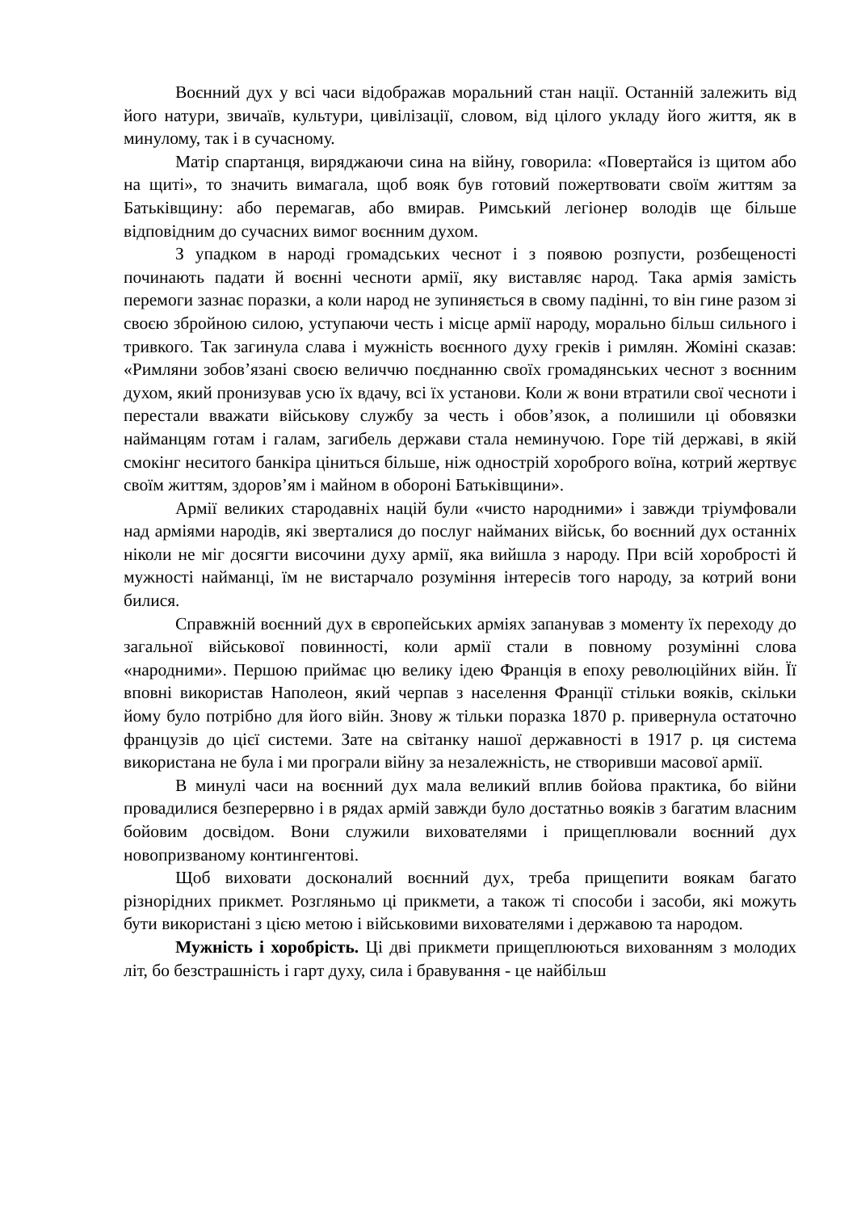Воєнний дух у всі часи відображав моральний стан нації. Останній залежить від його натури, звичаїв, культури, цивілізації, словом, від цілого укладу його життя, як в минулому, так і в сучасному.
Матір спартанця, виряджаючи сина на війну, говорила: «Повертайся із щитом або на щиті», то значить вимагала, щоб вояк був готовий пожертвовати своїм життям за Батьківщину: або перемагав, або вмирав. Римський легіонер володів ще більше відповідним до сучасних вимог воєнним духом.
З упадком в народі громадських чеснот і з появою розпусти, розбещеності починають падати й воєнні чесноти армії, яку виставляє народ. Така армія замість перемоги зазнає поразки, а коли народ не зупиняється в свому падінні, то він гине разом зі своєю збройною силою, уступаючи честь і місце армії народу, морально більш сильного і тривкого. Так загинула слава і мужність воєнного духу греків і римлян. Жоміні сказав: «Римляни зобов’язані своєю величчю поєднанню своїх громадянських чеснот з воєнним духом, який пронизував усю їх вдачу, всі їх установи. Коли ж вони втратили свої чесноти і перестали вважати військову службу за честь і обов’язок, а полишили ці обовязки найманцям готам і галам, загибель держави стала неминучою. Горе тій державі, в якій смокінг неситого банкіра ціниться більше, ніж однострій хороброго воїна, котрий жертвує своїм життям, здоров’ям і майном в обороні Батьківщини».
Армії великих стародавніх націй були «чисто народними» і завжди тріумфовали над арміями народів, які зверталися до послуг найманих військ, бо воєнний дух останніх ніколи не міг досягти височини духу армії, яка вийшла з народу. При всій хоробрості й мужності найманці, їм не вистарчало розуміння інтересів того народу, за котрий вони билися.
Справжній воєнний дух в європейських арміях запанував з моменту їх переходу до загальної військової повинності, коли армії стали в повному розумінні слова «народними». Першою приймає цю велику ідею Франція в епоху революційних війн. Її вповні використав Наполеон, який черпав з населення Франції стільки вояків, скільки йому було потрібно для його війн. Знову ж тільки поразка 1870 р. привернула остаточно французів до цієї системи. Зате на світанку нашої державності в 1917 р. ця система використана не була і ми програли війну за незалежність, не створивши масової армії.
В минулі часи на воєнний дух мала великий вплив бойова практика, бо війни провадилися безперервно і в рядах армій завжди було достатньо вояків з багатим власним бойовим досвідом. Вони служили вихователями і прищеплювали воєнний дух новопризваному контингентові.
Щоб виховати досконалий воєнний дух, треба прищепити воякам багато різнорідних прикмет. Розгляньмо ці прикмети, а також ті способи і засоби, які можуть бути використані з цією метою і військовими вихователями і державою та народом.
Мужність і хоробрість. Ці дві прикмети прищеплюються вихованням з молодих літ, бо безстрашність і гарт духу, сила і бравування - це найбільш